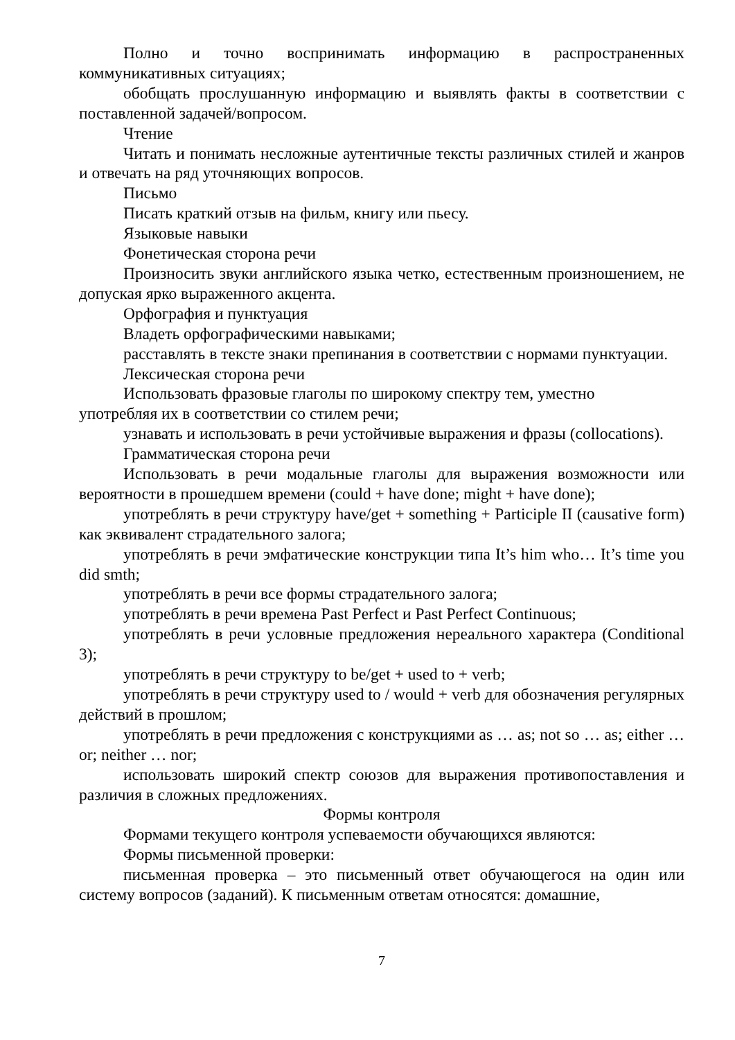Полно и точно воспринимать информацию в распространенных коммуникативных ситуациях;
обобщать прослушанную информацию и выявлять факты в соответствии с поставленной задачей/вопросом.
Чтение
Читать и понимать несложные аутентичные тексты различных стилей и жанров и отвечать на ряд уточняющих вопросов.
Письмо
Писать краткий отзыв на фильм, книгу или пьесу.
Языковые навыки
Фонетическая сторона речи
Произносить звуки английского языка четко, естественным произношением, не допуская ярко выраженного акцента.
Орфография и пунктуация
Владеть орфографическими навыками;
расставлять в тексте знаки препинания в соответствии с нормами пунктуации.
Лексическая сторона речи
Использовать фразовые глаголы по широкому спектру тем, уместно
употребляя их в соответствии со стилем речи;
узнавать и использовать в речи устойчивые выражения и фразы (collocations).
Грамматическая сторона речи
Использовать в речи модальные глаголы для выражения возможности или вероятности в прошедшем времени (could + have done; might + have done);
употреблять в речи структуру have/get + something + Participle II (causative form) как эквивалент страдательного залога;
употреблять в речи эмфатические конструкции типа It’s him who… It’s time you did smth;
употреблять в речи все формы страдательного залога;
употреблять в речи времена Past Perfect и Past Perfect Continuous;
употреблять в речи условные предложения нереального характера (Conditional 3);
употреблять в речи структуру to be/get + used to + verb;
употреблять в речи структуру used to / would + verb для обозначения регулярных действий в прошлом;
употреблять в речи предложения с конструкциями as … as; not so … as; either … or; neither … nor;
использовать широкий спектр союзов для выражения противопоставления и различия в сложных предложениях.
Формы контроля
Формами текущего контроля успеваемости обучающихся являются:
Формы письменной проверки:
письменная проверка – это письменный ответ обучающегося на один или систему вопросов (заданий). К письменным ответам относятся: домашние,
7